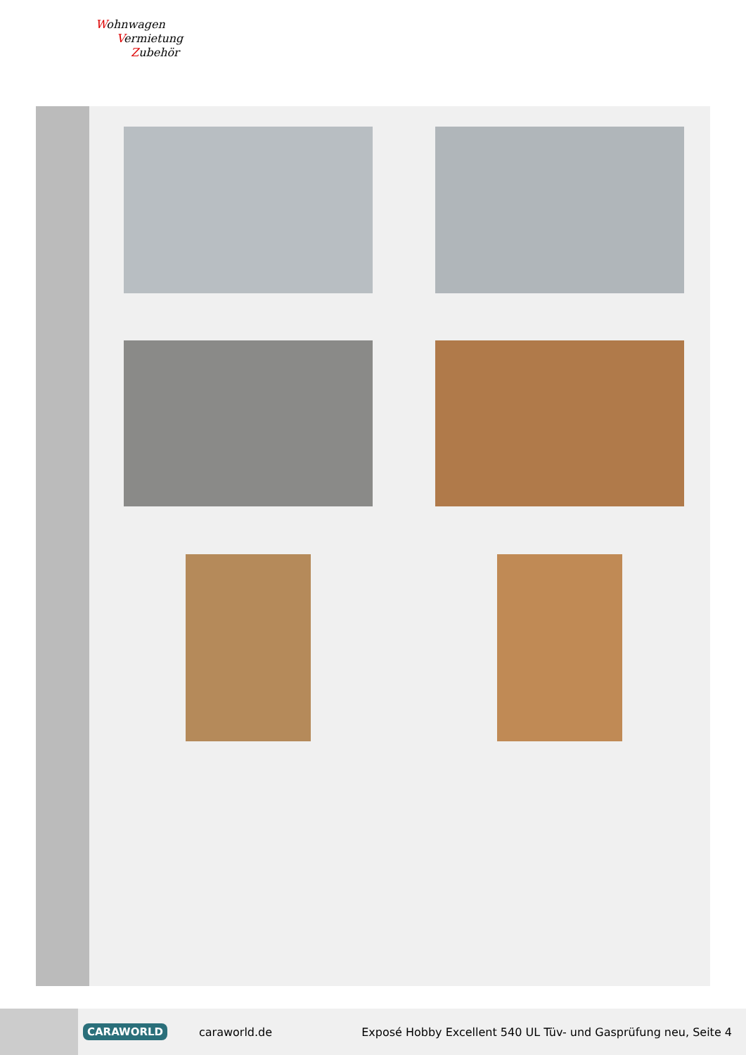Wohnwagen
Vermietung
Zubehör
CARAWORLD caraworld.de Exposé Hobby Excellent 540 UL Tüv- und Gasprüfung neu, Seite 4